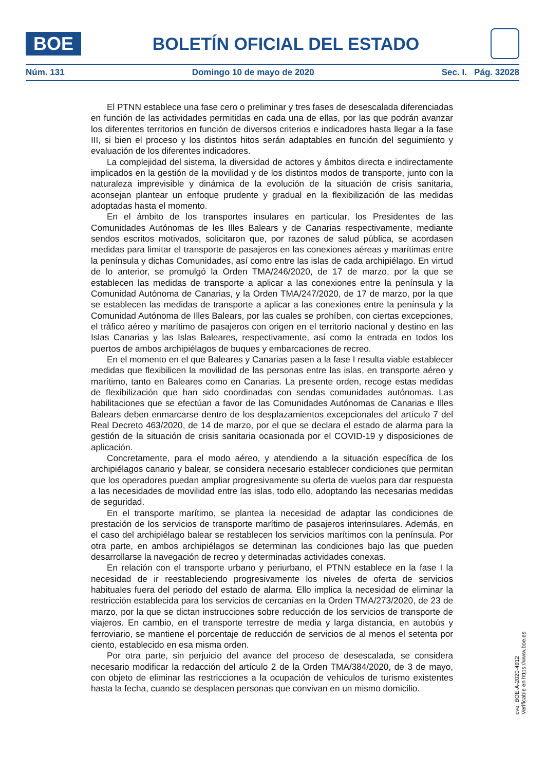BOE
BOLETÍN OFICIAL DEL ESTADO
Núm. 131 Domingo 10 de mayo de 2020 Sec. I. Pág. 32028
El PTNN establece una fase cero o preliminar y tres fases de desescalada diferenciadas en función de las actividades permitidas en cada una de ellas, por las que podrán avanzar los diferentes territorios en función de diversos criterios e indicadores hasta llegar a la fase III, si bien el proceso y los distintos hitos serán adaptables en función del seguimiento y evaluación de los diferentes indicadores.
La complejidad del sistema, la diversidad de actores y ámbitos directa e indirectamente implicados en la gestión de la movilidad y de los distintos modos de transporte, junto con la naturaleza imprevisible y dinámica de la evolución de la situación de crisis sanitaria, aconsejan plantear un enfoque prudente y gradual en la flexibilización de las medidas adoptadas hasta el momento.
En el ámbito de los transportes insulares en particular, los Presidentes de las Comunidades Autónomas de les Illes Balears y de Canarias respectivamente, mediante sendos escritos motivados, solicitaron que, por razones de salud pública, se acordasen medidas para limitar el transporte de pasajeros en las conexiones aéreas y marítimas entre la península y dichas Comunidades, así como entre las islas de cada archipiélago. En virtud de lo anterior, se promulgó la Orden TMA/246/2020, de 17 de marzo, por la que se establecen las medidas de transporte a aplicar a las conexiones entre la península y la Comunidad Autónoma de Canarias, y la Orden TMA/247/2020, de 17 de marzo, por la que se establecen las medidas de transporte a aplicar a las conexiones entre la península y la Comunidad Autónoma de Illes Balears, por las cuales se prohíben, con ciertas excepciones, el tráfico aéreo y marítimo de pasajeros con origen en el territorio nacional y destino en las Islas Canarias y las Islas Baleares, respectivamente, así como la entrada en todos los puertos de ambos archipiélagos de buques y embarcaciones de recreo.
En el momento en el que Baleares y Canarias pasen a la fase I resulta viable establecer medidas que flexibilicen la movilidad de las personas entre las islas, en transporte aéreo y marítimo, tanto en Baleares como en Canarias. La presente orden, recoge estas medidas de flexibilización que han sido coordinadas con sendas comunidades autónomas. Las habilitaciones que se efectúan a favor de las Comunidades Autónomas de Canarias e Illes Balears deben enmarcarse dentro de los desplazamientos excepcionales del artículo 7 del Real Decreto 463/2020, de 14 de marzo, por el que se declara el estado de alarma para la gestión de la situación de crisis sanitaria ocasionada por el COVID-19 y disposiciones de aplicación.
Concretamente, para el modo aéreo, y atendiendo a la situación específica de los archipiélagos canario y balear, se considera necesario establecer condiciones que permitan que los operadores puedan ampliar progresivamente su oferta de vuelos para dar respuesta a las necesidades de movilidad entre las islas, todo ello, adoptando las necesarias medidas de seguridad.
En el transporte marítimo, se plantea la necesidad de adaptar las condiciones de prestación de los servicios de transporte marítimo de pasajeros interinsulares. Además, en el caso del archipiélago balear se restablecen los servicios marítimos con la península. Por otra parte, en ambos archipiélagos se determinan las condiciones bajo las que pueden desarrollarse la navegación de recreo y determinadas actividades conexas.
En relación con el transporte urbano y periurbano, el PTNN establece en la fase I la necesidad de ir reestableciendo progresivamente los niveles de oferta de servicios habituales fuera del periodo del estado de alarma. Ello implica la necesidad de eliminar la restricción establecida para los servicios de cercanías en la Orden TMA/273/2020, de 23 de marzo, por la que se dictan instrucciones sobre reducción de los servicios de transporte de viajeros. En cambio, en el transporte terrestre de media y larga distancia, en autobús y ferroviario, se mantiene el porcentaje de reducción de servicios de al menos el setenta por ciento, establecido en esa misma orden.
Por otra parte, sin perjuicio del avance del proceso de desescalada, se considera necesario modificar la redacción del artículo 2 de la Orden TMA/384/2020, de 3 de mayo, con objeto de eliminar las restricciones a la ocupación de vehículos de turismo existentes hasta la fecha, cuando se desplacen personas que convivan en un mismo domicilio.
cve: BOE-A-2020-4912
Verificable en https://www.boe.es